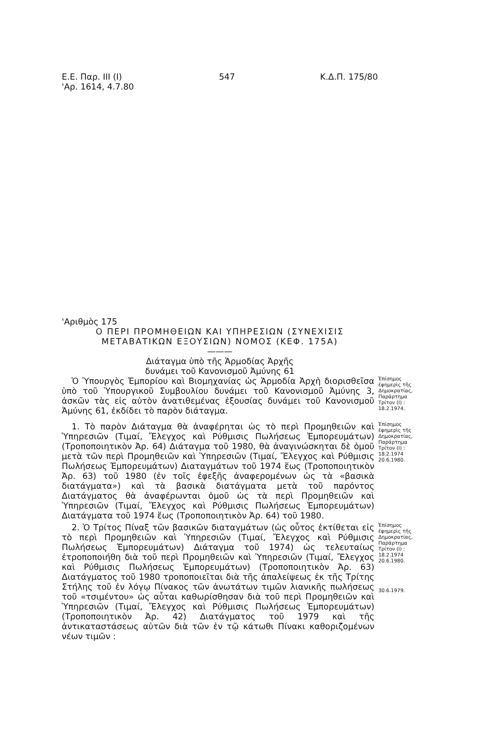Ε.Ε. Παρ. III (I)
'Αρ. 1614, 4.7.80
547 Κ.Δ.Π. 175/80
'Αριθμὸς 175
Ο ΠΕΡΙ ΠΡΟΜΗΘΕΙΩΝ ΚΑΙ ΥΠΗΡΕΣΙΩΝ (ΣΥΝΕΧΙΣΙΣ
ΜΕΤΑΒΑΤΙΚΩΝ ΕΞΟΥΣΙΩΝ) ΝΟΜΟΣ (ΚΕΦ. 175Α)
———
Διάταγμα ὑπὸ τῆς Ἁρμοδίας Ἀρχῆς
δυνάμει τοῦ Κανονισμοῦ Ἀμύνης 61
Ὁ Ὑπουργὸς Ἐμπορίου καὶ Βιομηχανίας ὡς Ἁρμοδία Ἀρχὴ διορισθεῖσα ὑπὸ τοῦ Ὑπουργικοῦ Συμβουλίου δυνάμει τοῦ Κανονισμοῦ Ἀμύνης 3, ἀσκῶν τὰς εἰς αὐτὸν ἀνατιθεμένας ἐξουσίας δυνάμει τοῦ Κανονισμοῦ Ἀμύνης 61, ἐκδίδει τὸ παρὸν διάταγμα.
Ἐπίσημος ἐφημερὶς τῆς Δημοκρατίας, Παράρτημα Τρίτον (I) : 18.2.1974.
1. Τὸ παρὸν Διάταγμα θὰ ἀναφέρηται ὡς τὸ περὶ Προμηθειῶν καὶ Ὑπηρεσιῶν (Τιμαί, Ἔλεγχος καὶ Ρύθμισις Πωλήσεως Ἐμπορευμάτων) (Τροποποιητικὸν Ἀρ. 64) Διάταγμα τοῦ 1980, θὰ ἀναγινώσκηται δὲ ὁμοῦ μετὰ τῶν περὶ Προμηθειῶν καὶ Ὑπηρεσιῶν (Τιμαί, Ἔλεγχος καὶ Ρύθμισις Πωλήσεως Ἐμπορευμάτων) Διαταγμάτων τοῦ 1974 ἕως (Τροποποιητικὸν Ἀρ. 63) τοῦ 1980 (ἐν τοῖς ἐφεξῆς ἀναφερομένων ὡς τὰ «βασικὰ διατάγματα») καὶ τὰ βασικὰ διατάγματα μετὰ τοῦ παρόντος Διατάγματος θὰ ἀναφέρωνται ὁμοῦ ὡς τὰ περὶ Προμηθειῶν καὶ Ὑπηρεσιῶν (Τιμαί, Ἔλεγχος καὶ Ρύθμισις Πωλήσεως Ἐμπορευμάτων) Διατάγματα τοῦ 1974 ἕως (Τροποποιητικὸν Ἀρ. 64) τοῦ 1980.
Ἐπίσημος ἐφημερὶς τῆς Δημοκρατίας, Παράρτημα Τρίτον (I) : 18.2.1974 20.6.1980.
2. Ὁ Τρίτος Πίναξ τῶν βασικῶν διαταγμάτων (ὡς οὗτος ἐκτίθεται εἰς τὸ περὶ Προμηθειῶν καὶ Ὑπηρεσιῶν (Τιμαί, Ἔλεγχος καὶ Ρύθμισις Πωλήσεως Ἐμπορευμάτων) Διάταγμα τοῦ 1974) ὡς τελευταίως ἐτροποποιήθη διὰ τοῦ περὶ Προμηθειῶν καὶ Ὑπηρεσιῶν (Τιμαί, Ἔλεγχος καὶ Ρύθμισις Πωλήσεως Ἐμπορευμάτων) (Τροποποιητικὸν Ἀρ. 63) Διατάγματος τοῦ 1980 τροποποιεῖται διὰ τῆς ἀπαλείψεως ἐκ τῆς Τρίτης Στήλης τοῦ ἐν λόγῳ Πίνακος τῶν ἀνωτάτων τιμῶν λιανικῆς πωλήσεως τοῦ «τσιμέντου» ὡς αὗται καθωρίσθησαν διὰ τοῦ περὶ Προμηθειῶν καὶ Ὑπηρεσιῶν (Τιμαί, Ἔλεγχος καὶ Ρύθμισις Πωλήσεως Ἐμπορευμάτων) (Τροποποιητικὸν Ἀρ. 42) Διατάγματος τοῦ 1979 καὶ τῆς ἀντικαταστάσεως αὐτῶν διὰ τῶν ἐν τῷ κάτωθι Πίνακι καθοριζομένων νέων τιμῶν :
Ἐπίσημος ἐφημερὶς τῆς Δημοκρατίας, Παράρτημα Τρίτον (I) : 18.2.1974 20.6.1980.
30.6.1979.